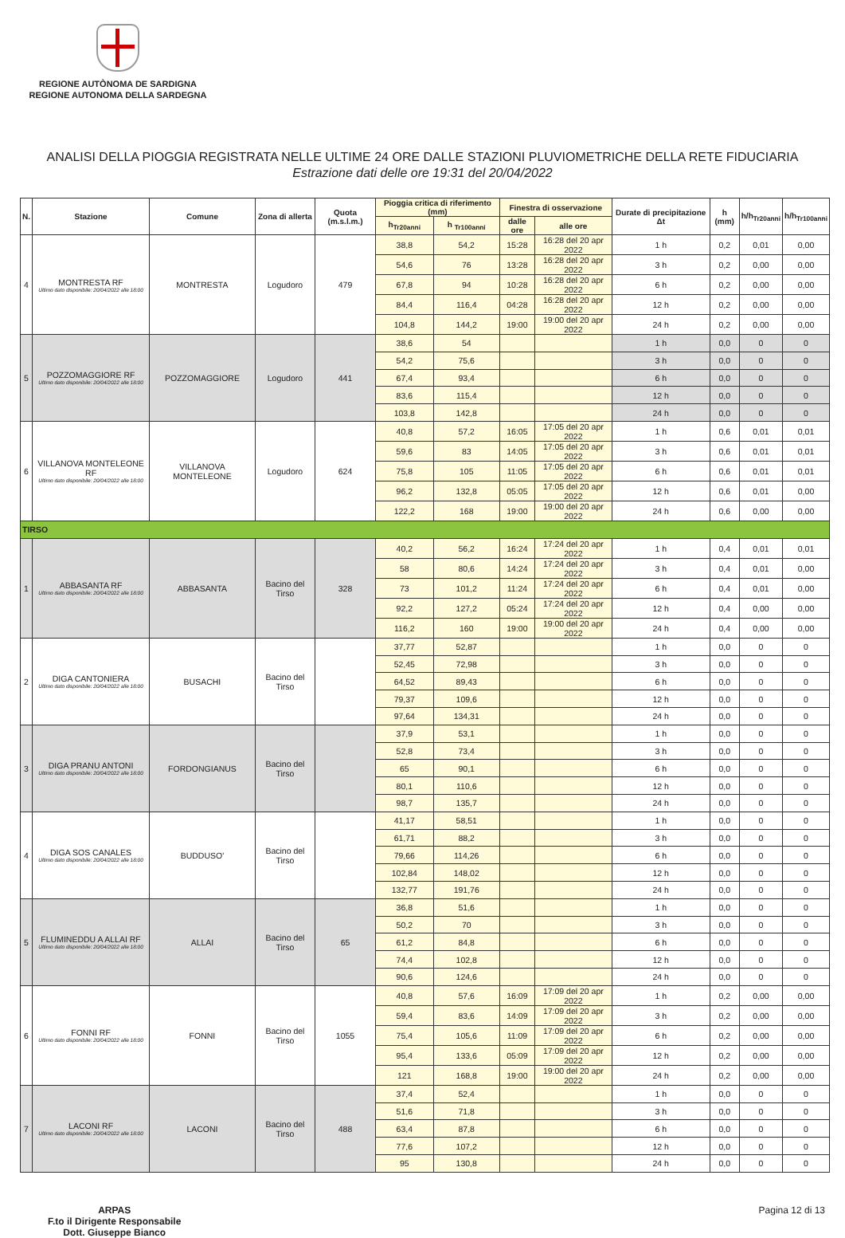REGIONE AUTÒNOMA DE SARDIGNA
REGIONE AUTONOMA DELLA SARDEGNA
ANALISI DELLA PIOGGIA REGISTRATA NELLE ULTIME 24 ORE DALLE STAZIONI PLUVIOMETRICHE DELLA RETE FIDUCIARIA
Estrazione dati delle ore 19:31 del 20/04/2022
| N. | Stazione | Comune | Zona di allerta | Quota (m.s.l.m.) | Pioggia critica di riferimento (mm) | | Finestra di osservazione | | Durate di precipitazione Δt | h (mm) | h/h<sub>Tr20anni</sub> | h/h<sub>Tr100anni</sub> |
| --- | --- | --- | --- | --- | --- | --- | --- | --- | --- | --- | --- | --- |
| | | | | | h<sub>Tr20anni</sub> | h <sub>Tr100anni</sub> | dalle ore | alle ore | | | | |
| 4 | MONTRESTA RF Ultimo dato disponibile: 20/04/2022 alle 18:00 | MONTRESTA | Logudoro | 479 | 38,8 | 54,2 | 15:28 | 16:28 del 20 apr 2022 | 1 h | 0,2 | 0,01 | 0,00 |
| | | | | | 54,6 | 76 | 13:28 | 16:28 del 20 apr 2022 | 3 h | 0,2 | 0,00 | 0,00 |
| | | | | | 67,8 | 94 | 10:28 | 16:28 del 20 apr 2022 | 6 h | 0,2 | 0,00 | 0,00 |
| | | | | | 84,4 | 116,4 | 04:28 | 16:28 del 20 apr 2022 | 12 h | 0,2 | 0,00 | 0,00 |
| | | | | | 104,8 | 144,2 | 19:00 | 19:00 del 20 apr 2022 | 24 h | 0,2 | 0,00 | 0,00 |
| 5 | POZZOMAGGIORE RF Ultimo dato disponibile: 20/04/2022 alle 18:00 | POZZOMAGGIORE | Logudoro | 441 | 38,6 | 54 | | | 1 h | 0,0 | 0 | 0 |
| | | | | | 54,2 | 75,6 | | | 3 h | 0,0 | 0 | 0 |
| | | | | | 67,4 | 93,4 | | | 6 h | 0,0 | 0 | 0 |
| | | | | | 83,6 | 115,4 | | | 12 h | 0,0 | 0 | 0 |
| | | | | | 103,8 | 142,8 | | | 24 h | 0,0 | 0 | 0 |
| 6 | VILLANOVA MONTELEONE RF Ultimo dato disponibile: 20/04/2022 alle 18:00 | VILLANOVA MONTELEONE | Logudoro | 624 | 40,8 | 57,2 | 16:05 | 17:05 del 20 apr 2022 | 1 h | 0,6 | 0,01 | 0,01 |
| | | | | | 59,6 | 83 | 14:05 | 17:05 del 20 apr 2022 | 3 h | 0,6 | 0,01 | 0,01 |
| | | | | | 75,8 | 105 | 11:05 | 17:05 del 20 apr 2022 | 6 h | 0,6 | 0,01 | 0,01 |
| | | | | | 96,2 | 132,8 | 05:05 | 17:05 del 20 apr 2022 | 12 h | 0,6 | 0,01 | 0,00 |
| | | | | | 122,2 | 168 | 19:00 | 19:00 del 20 apr 2022 | 24 h | 0,6 | 0,00 | 0,00 |
| TIRSO | | | | | | | | | | | | |
| 1 | ABBASANTA RF Ultimo dato disponibile: 20/04/2022 alle 18:00 | ABBASANTA | Bacino del Tirso | 328 | 40,2 | 56,2 | 16:24 | 17:24 del 20 apr 2022 | 1 h | 0,4 | 0,01 | 0,01 |
| | | | | | 58 | 80,6 | 14:24 | 17:24 del 20 apr 2022 | 3 h | 0,4 | 0,01 | 0,00 |
| | | | | | 73 | 101,2 | 11:24 | 17:24 del 20 apr 2022 | 6 h | 0,4 | 0,01 | 0,00 |
| | | | | | 92,2 | 127,2 | 05:24 | 17:24 del 20 apr 2022 | 12 h | 0,4 | 0,00 | 0,00 |
| | | | | | 116,2 | 160 | 19:00 | 19:00 del 20 apr 2022 | 24 h | 0,4 | 0,00 | 0,00 |
| 2 | DIGA CANTONIERA Ultimo dato disponibile: 20/04/2022 alle 18:00 | BUSACHI | Bacino del Tirso | | 37,77 | 52,87 | | | 1 h | 0,0 | 0 | 0 |
| | | | | | 52,45 | 72,98 | | | 3 h | 0,0 | 0 | 0 |
| | | | | | 64,52 | 89,43 | | | 6 h | 0,0 | 0 | 0 |
| | | | | | 79,37 | 109,6 | | | 12 h | 0,0 | 0 | 0 |
| | | | | | 97,64 | 134,31 | | | 24 h | 0,0 | 0 | 0 |
| 3 | DIGA PRANU ANTONI Ultimo dato disponibile: 20/04/2022 alle 18:00 | FORDONGIANUS | Bacino del Tirso | | 37,9 | 53,1 | | | 1 h | 0,0 | 0 | 0 |
| | | | | | 52,8 | 73,4 | | | 3 h | 0,0 | 0 | 0 |
| | | | | | 65 | 90,1 | | | 6 h | 0,0 | 0 | 0 |
| | | | | | 80,1 | 110,6 | | | 12 h | 0,0 | 0 | 0 |
| | | | | | 98,7 | 135,7 | | | 24 h | 0,0 | 0 | 0 |
| 4 | DIGA SOS CANALES Ultimo dato disponibile: 20/04/2022 alle 18:00 | BUDDUSO' | Bacino del Tirso | | 41,17 | 58,51 | | | 1 h | 0,0 | 0 | 0 |
| | | | | | 61,71 | 88,2 | | | 3 h | 0,0 | 0 | 0 |
| | | | | | 79,66 | 114,26 | | | 6 h | 0,0 | 0 | 0 |
| | | | | | 102,84 | 148,02 | | | 12 h | 0,0 | 0 | 0 |
| | | | | | 132,77 | 191,76 | | | 24 h | 0,0 | 0 | 0 |
| 5 | FLUMINEDDU A ALLAI RF Ultimo dato disponibile: 20/04/2022 alle 18:00 | ALLAI | Bacino del Tirso | 65 | 36,8 | 51,6 | | | 1 h | 0,0 | 0 | 0 |
| | | | | | 50,2 | 70 | | | 3 h | 0,0 | 0 | 0 |
| | | | | | 61,2 | 84,8 | | | 6 h | 0,0 | 0 | 0 |
| | | | | | 74,4 | 102,8 | | | 12 h | 0,0 | 0 | 0 |
| | | | | | 90,6 | 124,6 | | | 24 h | 0,0 | 0 | 0 |
| 6 | FONNI RF Ultimo dato disponibile: 20/04/2022 alle 18:00 | FONNI | Bacino del Tirso | 1055 | 40,8 | 57,6 | 16:09 | 17:09 del 20 apr 2022 | 1 h | 0,2 | 0,00 | 0,00 |
| | | | | | 59,4 | 83,6 | 14:09 | 17:09 del 20 apr 2022 | 3 h | 0,2 | 0,00 | 0,00 |
| | | | | | 75,4 | 105,6 | 11:09 | 17:09 del 20 apr 2022 | 6 h | 0,2 | 0,00 | 0,00 |
| | | | | | 95,4 | 133,6 | 05:09 | 17:09 del 20 apr 2022 | 12 h | 0,2 | 0,00 | 0,00 |
| | | | | | 121 | 168,8 | 19:00 | 19:00 del 20 apr 2022 | 24 h | 0,2 | 0,00 | 0,00 |
| 7 | LACONI RF Ultimo dato disponibile: 20/04/2022 alle 18:00 | LACONI | Bacino del Tirso | 488 | 37,4 | 52,4 | | | 1 h | 0,0 | 0 | 0 |
| | | | | | 51,6 | 71,8 | | | 3 h | 0,0 | 0 | 0 |
| | | | | | 63,4 | 87,8 | | | 6 h | 0,0 | 0 | 0 |
| | | | | | 77,6 | 107,2 | | | 12 h | 0,0 | 0 | 0 |
| | | | | | 95 | 130,8 | | | 24 h | 0,0 | 0 | 0 |
ARPAS
F.to il Dirigente Responsabile
Dott. Giuseppe Bianco
Pagina 12 di 13